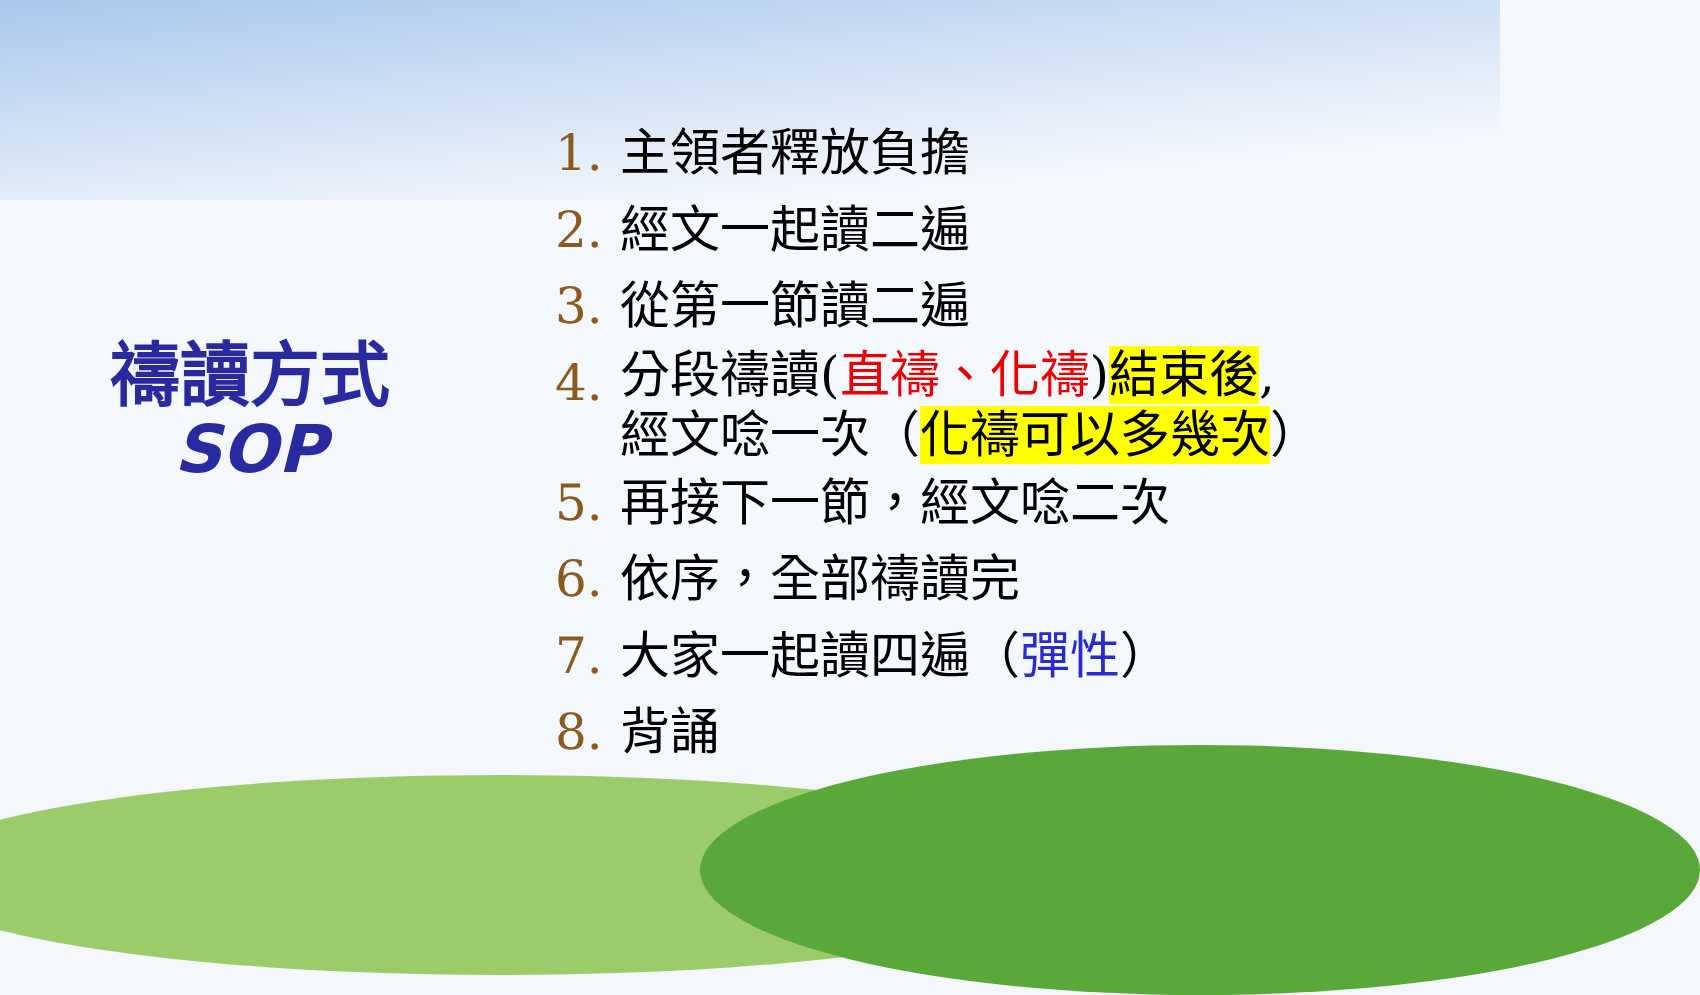禱讀方式
SOP
1. 主領者釋放負擔
2. 經文一起讀二遍
3. 從第一節讀二遍
4. 分段禱讀(直禱、化禱)結束後,
經文唸一次（化禱可以多幾次）
5. 再接下一節，經文唸二次
6. 依序，全部禱讀完
7. 大家一起讀四遍（彈性）
8. 背誦